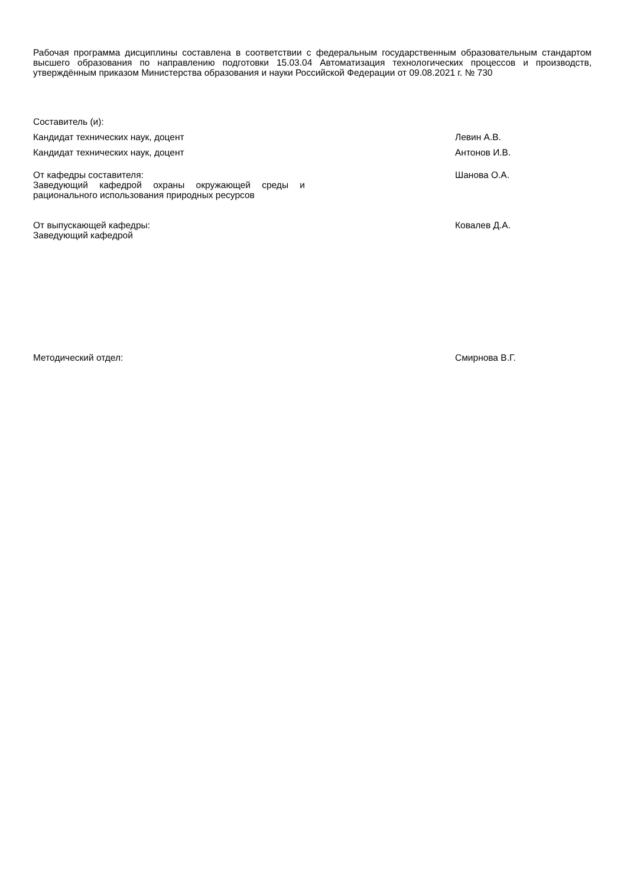Рабочая программа дисциплины составлена в соответствии с федеральным государственным образовательным стандартом высшего образования по направлению подготовки 15.03.04 Автоматизация технологических процессов и производств, утверждённым приказом Министерства образования и науки Российской Федерации от 09.08.2021 г. № 730
Составитель (и):
Кандидат технических наук, доцент Левин А.В.
Кандидат технических наук, доцент Антонов И.В.
От кафедры составителя:
Заведующий кафедрой охраны окружающей среды и рационального использования природных ресурсов
Шанова О.А.
От выпускающей кафедры:
Заведующий кафедрой
Ковалев Д.А.
Методический отдел: Смирнова В.Г.